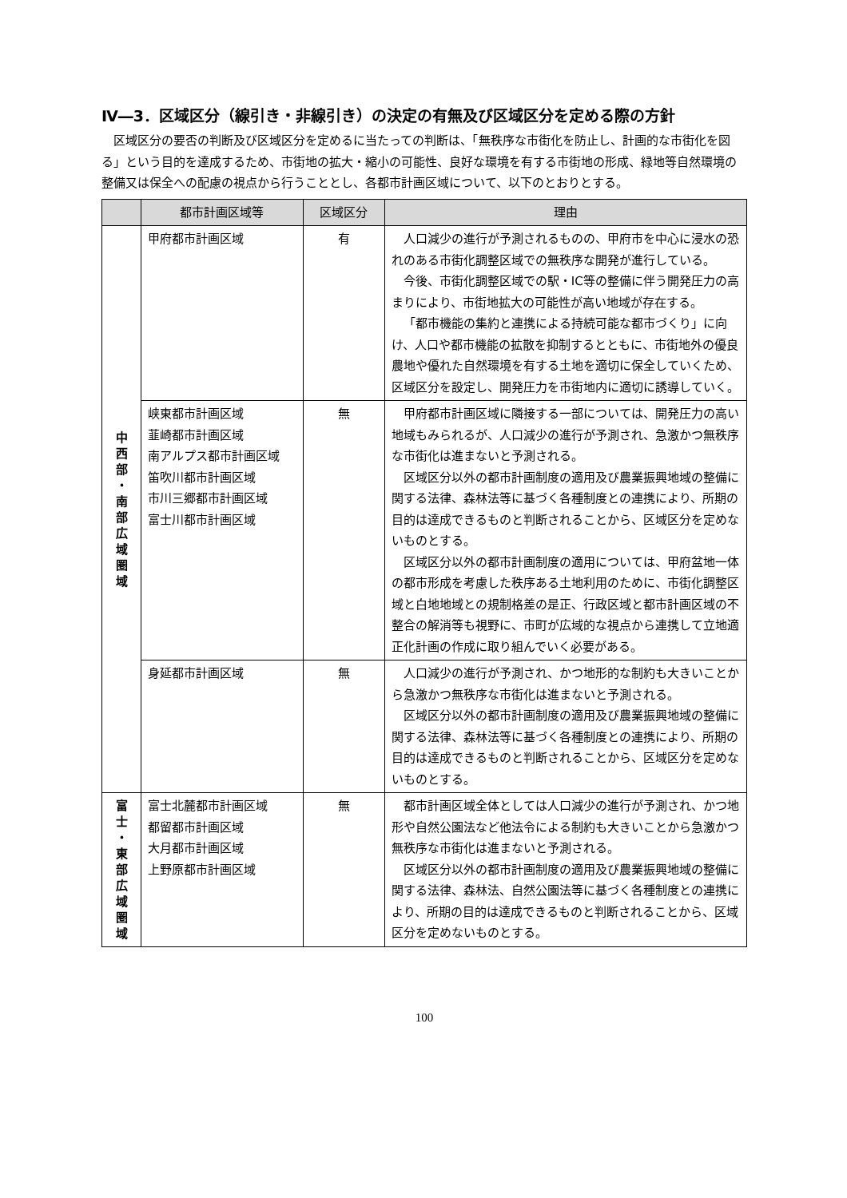Ⅳ―3．区域区分（線引き・非線引き）の決定の有無及び区域区分を定める際の方針
区域区分の要否の判断及び区域区分を定めるに当たっての判断は、「無秩序な市街化を防止し、計画的な市街化を図る」という目的を達成するため、市街地の拡大・縮小の可能性、良好な環境を有する市街地の形成、緑地等自然環境の整備又は保全への配慮の視点から行うこととし、各都市計画区域について、以下のとおりとする。
| | 都市計画区域等 | 区域区分 | 理由 |
| --- | --- | --- | --- |
| 中 西 部 ・ 南 部 広 域 圏 域 | 甲府都市計画区域 | 有 | 人口減少の進行が予測されるものの、甲府市を中心に浸水の恐れのある市街化調整区域での無秩序な開発が進行している。 今後、市街化調整区域での駅・IC等の整備に伴う開発圧力の高まりにより、市街地拡大の可能性が高い地域が存在する。 「都市機能の集約と連携による持続可能な都市づくり」に向け、人口や都市機能の拡散を抑制するとともに、市街地外の優良農地や優れた自然環境を有する土地を適切に保全していくため、区域区分を設定し、開発圧力を市街地内に適切に誘導していく。 |
| | 峡東都市計画区域 韮崎都市計画区域 南アルプス都市計画区域 笛吹川都市計画区域 市川三郷都市計画区域 富士川都市計画区域 | 無 | 甲府都市計画区域に隣接する一部については、開発圧力の高い地域もみられるが、人口減少の進行が予測され、急激かつ無秩序な市街化は進まないと予測される。 区域区分以外の都市計画制度の適用及び農業振興地域の整備に関する法律、森林法等に基づく各種制度との連携により、所期の目的は達成できるものと判断されることから、区域区分を定めないものとする。 区域区分以外の都市計画制度の適用については、甲府盆地一体の都市形成を考慮した秩序ある土地利用のために、市街化調整区域と白地地域との規制格差の是正、行政区域と都市計画区域の不整合の解消等も視野に、市町が広域的な視点から連携して立地適正化計画の作成に取り組んでいく必要がある。 |
| | 身延都市計画区域 | 無 | 人口減少の進行が予測され、かつ地形的な制約も大きいことから急激かつ無秩序な市街化は進まないと予測される。 区域区分以外の都市計画制度の適用及び農業振興地域の整備に関する法律、森林法等に基づく各種制度との連携により、所期の目的は達成できるものと判断されることから、区域区分を定めないものとする。 |
| 富 士 ・ 東 部 広 域 圏 域 | 富士北麓都市計画区域 都留都市計画区域 大月都市計画区域 上野原都市計画区域 | 無 | 都市計画区域全体としては人口減少の進行が予測され、かつ地形や自然公園法など他法令による制約も大きいことから急激かつ無秩序な市街化は進まないと予測される。 区域区分以外の都市計画制度の適用及び農業振興地域の整備に関する法律、森林法、自然公園法等に基づく各種制度との連携により、所期の目的は達成できるものと判断されることから、区域区分を定めないものとする。 |
100